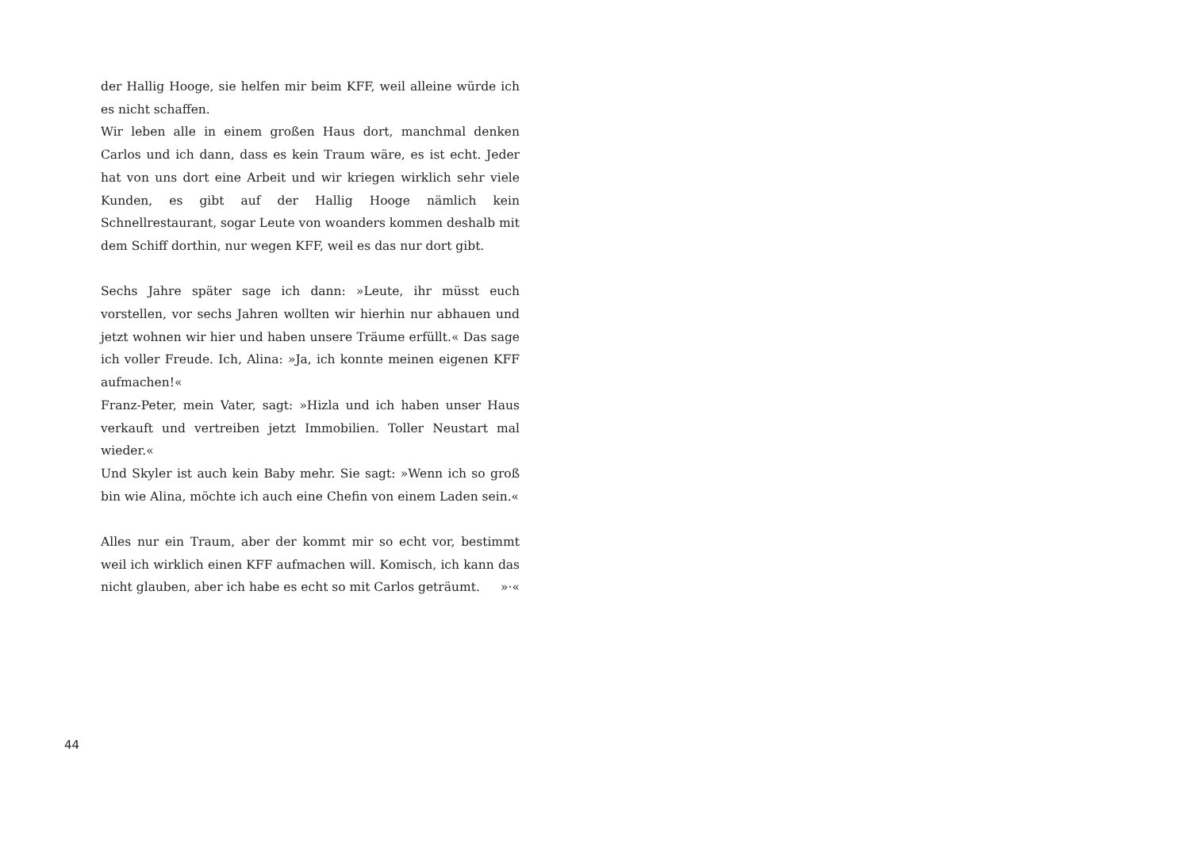der Hallig Hooge, sie helfen mir beim KFF, weil alleine würde ich es nicht schaffen.
Wir leben alle in einem großen Haus dort, manchmal denken Carlos und ich dann, dass es kein Traum wäre, es ist echt. Jeder hat von uns dort eine Arbeit und wir kriegen wirklich sehr viele Kunden, es gibt auf der Hallig Hooge nämlich kein Schnellrestaurant, sogar Leute von wo­anders kommen deshalb mit dem Schiff dorthin, nur wegen KFF, weil es das nur dort gibt.
Sechs Jahre später sage ich dann: »Leute, ihr müsst euch vorstellen, vor sechs Jahren wollten wir hierhin nur abhauen und jetzt wohnen wir hier und haben unsere Träume erfüllt.« Das sage ich voller Freude. Ich, Alina: »Ja, ich konnte meinen eigenen KFF aufmachen!«
Franz-Peter, mein Vater, sagt: »Hizla und ich haben unser Haus verkauft und vertreiben jetzt Immobilien. Toller Neustart mal wieder.«
Und Skyler ist auch kein Baby mehr. Sie sagt: »Wenn ich so groß bin wie Alina, möchte ich auch eine Chefin von einem Laden sein.«
Alles nur ein Traum, aber der kommt mir so echt vor, bestimmt weil ich wirklich einen KFF aufmachen will. Komisch, ich kann das nicht glau­ben, aber ich habe es echt so mit Carlos geträumt. »·«
44